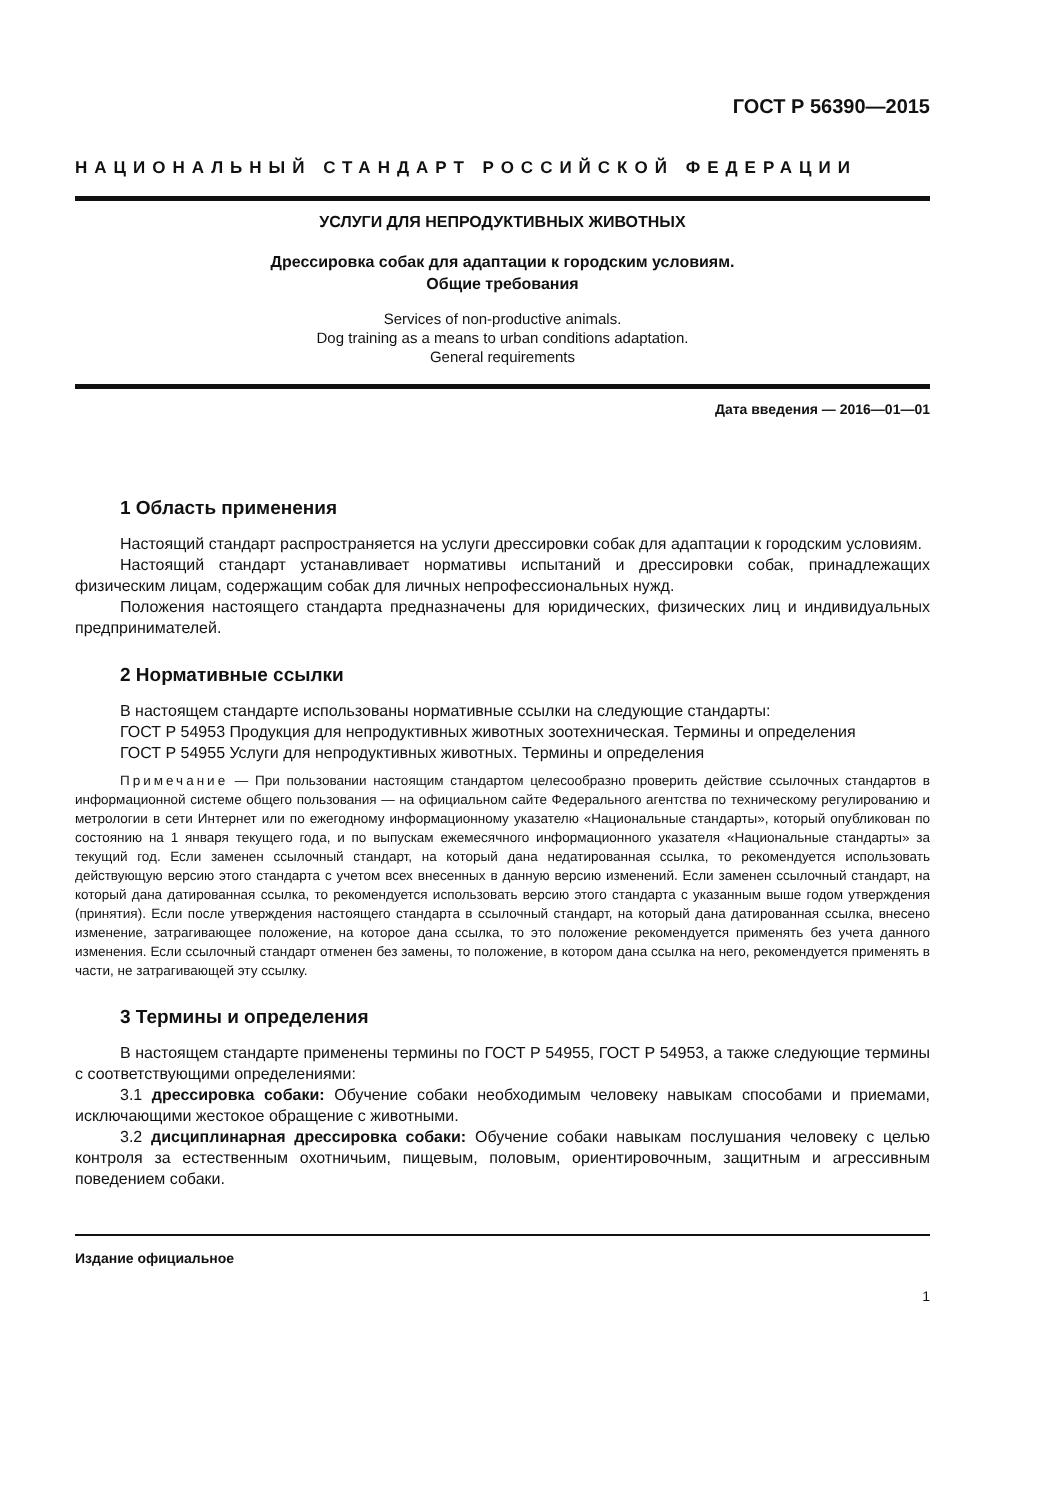ГОСТ Р 56390—2015
НАЦИОНАЛЬНЫЙ СТАНДАРТ РОССИЙСКОЙ ФЕДЕРАЦИИ
УСЛУГИ ДЛЯ НЕПРОДУКТИВНЫХ ЖИВОТНЫХ
Дрессировка собак для адаптации к городским условиям.
Общие требования
Services of non-productive animals.
Dog training as a means to urban conditions adaptation.
General requirements
Дата введения — 2016—01—01
1 Область применения
Настоящий стандарт распространяется на услуги дрессировки собак для адаптации к городским условиям.
Настоящий стандарт устанавливает нормативы испытаний и дрессировки собак, принадлежащих физическим лицам, содержащим собак для личных непрофессиональных нужд.
Положения настоящего стандарта предназначены для юридических, физических лиц и индивидуальных предпринимателей.
2 Нормативные ссылки
В настоящем стандарте использованы нормативные ссылки на следующие стандарты:
ГОСТ Р 54953 Продукция для непродуктивных животных зоотехническая. Термины и определения
ГОСТ Р 54955 Услуги для непродуктивных животных. Термины и определения
Примечание — При пользовании настоящим стандартом целесообразно проверить действие ссылочных стандартов в информационной системе общего пользования — на официальном сайте Федерального агентства по техническому регулированию и метрологии в сети Интернет или по ежегодному информационному указателю «Национальные стандарты», который опубликован по состоянию на 1 января текущего года, и по выпускам ежемесячного информационного указателя «Национальные стандарты» за текущий год. Если заменен ссылочный стандарт, на который дана недатированная ссылка, то рекомендуется использовать действующую версию этого стандарта с учетом всех внесенных в данную версию изменений. Если заменен ссылочный стандарт, на который дана датированная ссылка, то рекомендуется использовать версию этого стандарта с указанным выше годом утверждения (принятия). Если после утверждения настоящего стандарта в ссылочный стандарт, на который дана датированная ссылка, внесено изменение, затрагивающее положение, на которое дана ссылка, то это положение рекомендуется применять без учета данного изменения. Если ссылочный стандарт отменен без замены, то положение, в котором дана ссылка на него, рекомендуется применять в части, не затрагивающей эту ссылку.
3 Термины и определения
В настоящем стандарте применены термины по ГОСТ Р 54955, ГОСТ Р 54953, а также следующие термины с соответствующими определениями:
3.1 дрессировка собаки: Обучение собаки необходимым человеку навыкам способами и приемами, исключающими жестокое обращение с животными.
3.2 дисциплинарная дрессировка собаки: Обучение собаки навыкам послушания человеку с целью контроля за естественным охотничьим, пищевым, половым, ориентировочным, защитным и агрессивным поведением собаки.
Издание официальное
1